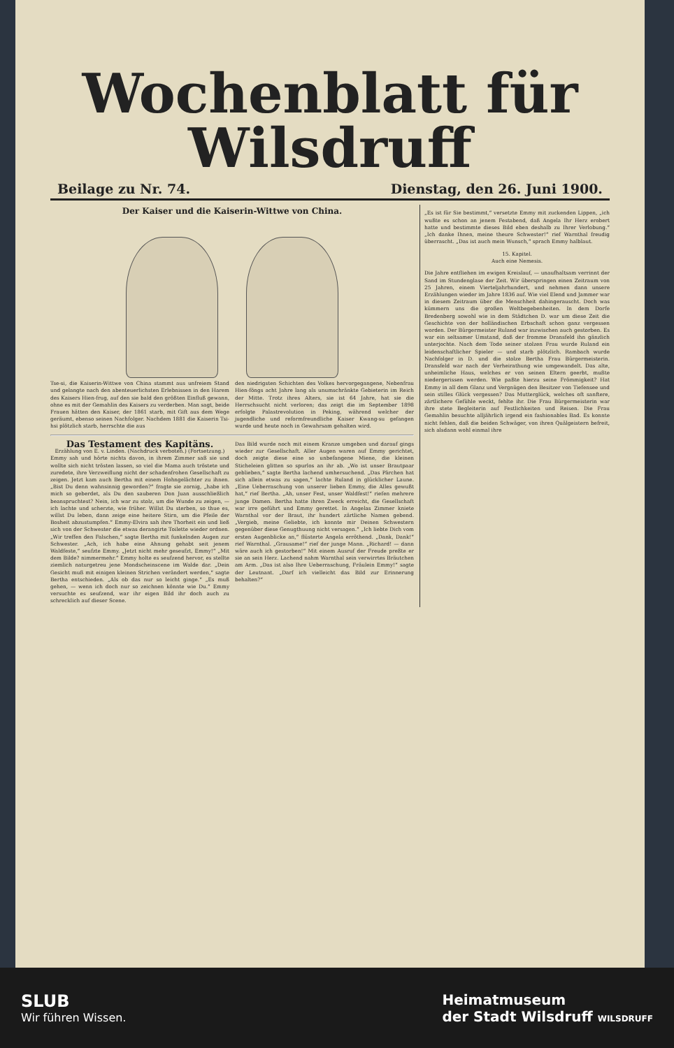Wochenblatt für Wilsdruff
Beilage zu Nr. 74. Dienstag, den 26. Juni 1900.
Der Kaiser und die Kaiserin-Wittwe von China.
Tse-si, die Kaiserin-Wittwe von China stammt aus unfreiem Stand und gelangte nach den abenteuerlichsten Erlebnissen in den Harem des Kaisers Hien-frug, auf den sie bald den größten Einfluß gewann, ohne es mit der Gemahlin des Kaisers zu verderben. Man sagt, beide Frauen hätten den Kaiser, der 1861 starb, mit Gift aus dem Wege geräumt, ebenso seinen Nachfolger. Nachdem 1881 die Kaiserin Tsi-hsi plötzlich starb, herrschte die aus
den niedrigsten Schichten des Volkes hervorgegangene, Nebenfrau Hien-föngs acht Jahre lang als unumschränkte Gebieterin im Reich der Mitte. Trotz ihres Alters, sie ist 64 Jahre, hat sie die Herrschsucht nicht verloren; das zeigt die im September 1898 erfolgte Palastrevolution in Peking, während welcher der jugendliche und reformfreundliche Kaiser Kwang-su gefangen wurde und heute noch in Gewahrsam gehalten wird.
Das Testament des Kapitäns.
Erzählung von E. v. Linden. (Nachdruck verboten.) (Fortsetzung.)
Emmy sah und hörte nichts davon, in ihrem Zimmer saß sie und wollte sich nicht trösten lassen, so viel die Mama auch tröstete und zuredete, ihre Verzweiflung nicht der schadenfrohen Gesellschaft zu zeigen. Jetzt kam auch Bertha mit einem Hohngelächter zu ihnen. „Bist Du denn wahnsinnig geworden?“ fragte sie zornig, „habe ich mich so geberdet, als Du den sauberen Don Juan ausschließlich beanspruchtest? Nein, ich war zu stolz, um die Wunde zu zeigen, — ich lachte und scherzte, wie früher. Willst Du sterben, so thue es, willst Du leben, dann zeige eine heitere Stirn, um die Pfeile der Bosheit abzustumpfen.“ Emmy-Elvira sah ihre Thorheit ein und ließ sich von der Schwester die etwas derangirte Toilette wieder ordnen. „Wir treffen den Falschen,“ sagte Bertha mit funkelnden Augen zur Schwester. „Ach, ich habe eine Ahnung gehabt seit jenem Waldfeste,“ seufzte Emmy. „Jetzt nicht mehr geseufzt, Emmy!“ „Mit dem Bilde? nimmermehr.“ Emmy holte es seufzend hervor, es stellte ziemlich naturgetreu jene Mondscheinscene im Walde dar. „Dein Gesicht muß mit einigen kleinen Strichen verändert werden,“ sagte Bertha entschieden. „Als ob das nur so leicht ginge.“ „Es muß gehen, — wenn ich doch nur so zeichnen könnte wie Du.“ Emmy versuchte es seufzend, war ihr eigen Bild ihr doch auch zu schrecklich auf dieser Scene.
Das Bild wurde noch mit einem Kranze umgeben und darauf gings wieder zur Gesellschaft. Aller Augen waren auf Emmy gerichtet, doch zeigte diese eine so unbefangene Miene, die kleinen Sticheleien glitten so spurlos an ihr ab. „Wo ist unser Brautpaar geblieben,“ sagte Bertha lachend umhersuchend. „Das Pärchen hat sich allein etwas zu sagen,“ lachte Ruland in glücklicher Laune. „Eine Ueberraschung von unserer lieben Emmy, die Alles gewußt hat,“ rief Bertha. „Ah, unser Fest, unser Waldfest!“ riefen mehrere junge Damen. Bertha hatte ihren Zweck erreicht, die Gesellschaft war irre geführt und Emmy gerettet. In Angelas Zimmer kniete Warnthal vor der Braut, ihr hundert zärtliche Namen gebend. „Vergieb, meine Geliebte, ich konnte mir Deinen Schwestern gegenüber diese Genugthuung nicht versagen.“ „Ich liebte Dich vom ersten Augenblicke an,“ flüsterte Angela erröthend. „Dank, Dank!“ rief Warnthal. „Grausame!“ rief der junge Mann. „Richard! — dann wäre auch ich gestorben!“ Mit einem Ausruf der Freude preßte er sie an sein Herz. Lachend nahm Warnthal sein verwirrtes Bräutchen am Arm. „Das ist also Ihre Ueberraschung, Fräulein Emmy!“ sagte der Leutnant. „Darf ich vielleicht das Bild zur Erinnerung behalten?“
„Es ist für Sie bestimmt,“ versetzte Emmy mit zuckenden Lippen, „ich wußte es schon an jenem Festabend, daß Angela Ihr Herz erobert hatte und bestimmte dieses Bild eben deshalb zu Ihrer Verlobung.“ „Ich danke Ihnen, meine theure Schwester!“ rief Warnthal freudig überrascht. „Das ist auch mein Wunsch,“ sprach Emmy halblaut.
15. Kapitel.
Auch eine Nemesis.
Die Jahre entfliehen im ewigen Kreislauf, — unaufhaltsam verrinnt der Sand im Stundenglase der Zeit. Wir überspringen einen Zeitraum von 25 Jahren, einem Vierteljahrhundert, und nehmen dann unsere Erzählungen wieder im Jahre 1836 auf. Wie viel Elend und Jammer war in diesem Zeitraum über die Menschheit dahingerauscht. Doch was kümmern uns die großen Weltbegebenheiten. In dem Dorfe Bredenberg sowohl wie in dem Städtchen D. war um diese Zeit die Geschichte von der holländischen Erbschaft schon ganz vergessen worden. Der Bürgermeister Ruland war inzwischen auch gestorben. Es war ein seltsamer Umstand, daß der fromme Dransfeld ihn gänzlich unterjochte. Nach dem Tode seiner stolzen Frau wurde Ruland ein leidenschaftlicher Spieler — und starb plötzlich. Rambach wurde Nachfolger in D. und die stolze Bertha Frau Bürgermeisterin. Dransfeld war nach der Verheirathung wie umgewandelt. Das alte, unheimliche Haus, welches er von seinen Eltern geerbt, mußte niedergerissen werden. Wie paßte hierzu seine Frömmigkeit? Hat Emmy in all dem Glanz und Vergnügen den Besitzer von Tiefensee und sein stilles Glück vergessen? Das Mutterglück, welches oft sanftere, zärtlichere Gefühle weckt, fehlte ihr. Die Frau Bürgermeisterin war ihre stete Begleiterin auf Festlichkeiten und Reisen. Die Frau Gemahlin besuchte alljährlich irgend ein fashionables Bad. Es konnte nicht fehlen, daß die beiden Schwäger, von ihren Quälgeistern befreit, sich alsdann wohl einmal ihre
SLUB
Wir führen Wissen.
Heimatmuseum
der Stadt Wilsdruff WILSDRUFF